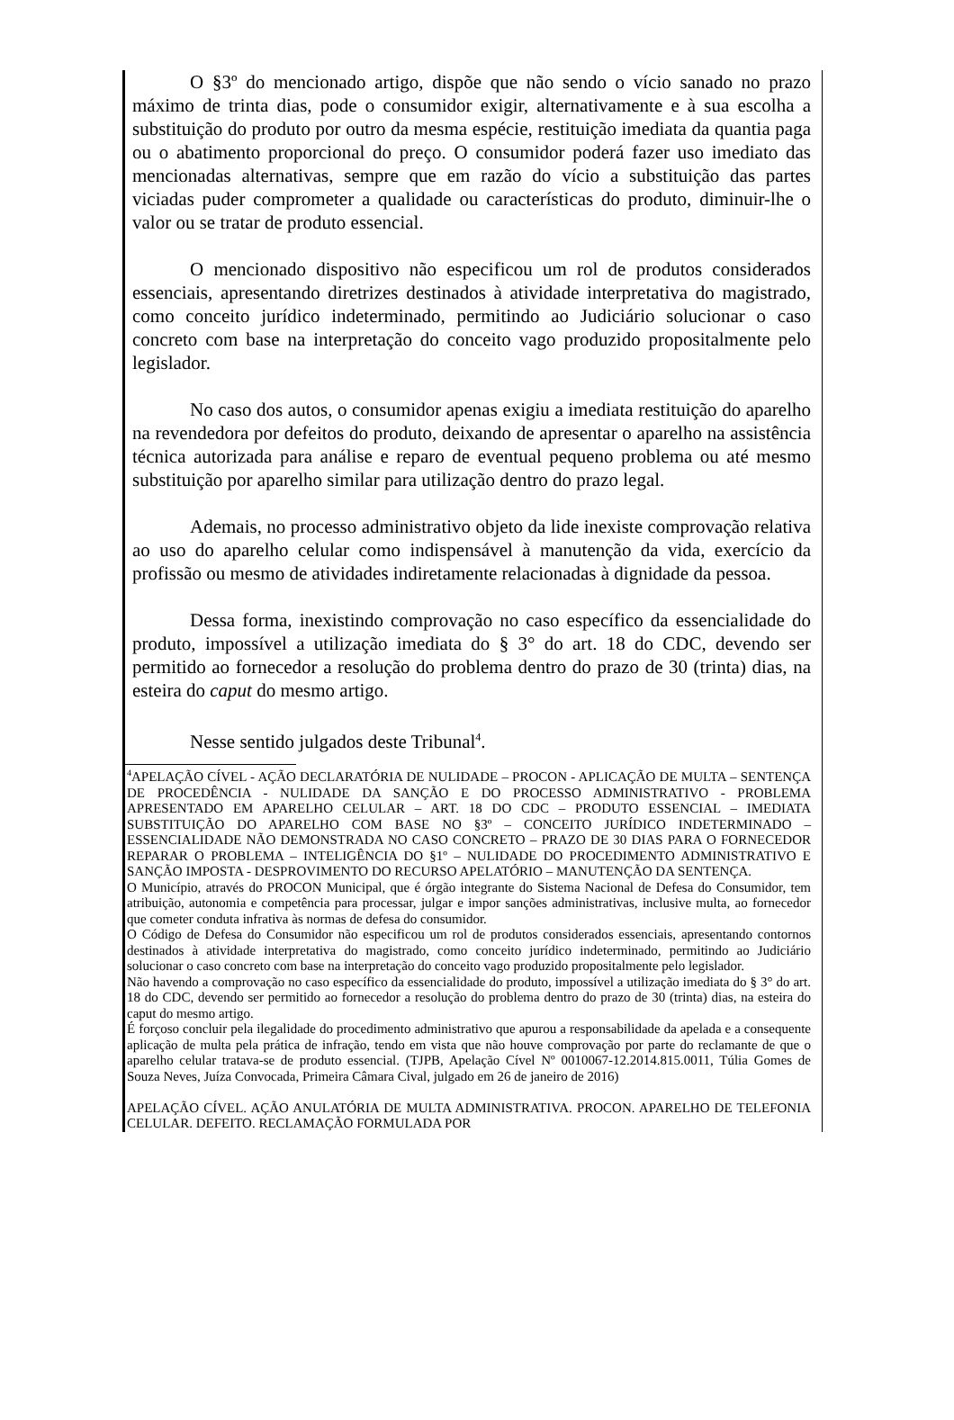O §3º do mencionado artigo, dispõe que não sendo o vício sanado no prazo máximo de trinta dias, pode o consumidor exigir, alternativamente e à sua escolha a substituição do produto por outro da mesma espécie, restituição imediata da quantia paga ou o abatimento proporcional do preço. O consumidor poderá fazer uso imediato das mencionadas alternativas, sempre que em razão do vício a substituição das partes viciadas puder comprometer a qualidade ou características do produto, diminuir-lhe o valor ou se tratar de produto essencial.
O mencionado dispositivo não especificou um rol de produtos considerados essenciais, apresentando diretrizes destinados à atividade interpretativa do magistrado, como conceito jurídico indeterminado, permitindo ao Judiciário solucionar o caso concreto com base na interpretação do conceito vago produzido propositalmente pelo legislador.
No caso dos autos, o consumidor apenas exigiu a imediata restituição do aparelho na revendedora por defeitos do produto, deixando de apresentar o aparelho na assistência técnica autorizada para análise e reparo de eventual pequeno problema ou até mesmo substituição por aparelho similar para utilização dentro do prazo legal.
Ademais, no processo administrativo objeto da lide inexiste comprovação relativa ao uso do aparelho celular como indispensável à manutenção da vida, exercício da profissão ou mesmo de atividades indiretamente relacionadas à dignidade da pessoa.
Dessa forma, inexistindo comprovação no caso específico da essencialidade do produto, impossível a utilização imediata do § 3° do art. 18 do CDC, devendo ser permitido ao fornecedor a resolução do problema dentro do prazo de 30 (trinta) dias, na esteira do caput do mesmo artigo.
Nesse sentido julgados deste Tribunal<sup>4</sup>.
<sup>4</sup> APELAÇÃO CÍVEL - AÇÃO DECLARATÓRIA DE NULIDADE – PROCON - APLICAÇÃO DE MULTA – SENTENÇA DE PROCEDÊNCIA - NULIDADE DA SANÇÃO E DO PROCESSO ADMINISTRATIVO - PROBLEMA APRESENTADO EM APARELHO CELULAR – ART. 18 DO CDC – PRODUTO ESSENCIAL – IMEDIATA SUBSTITUIÇÃO DO APARELHO COM BASE NO §3º – CONCEITO JURÍDICO INDETERMINADO – ESSENCIALIDADE NÃO DEMONSTRADA NO CASO CONCRETO – PRAZO DE 30 DIAS PARA O FORNECEDOR REPARAR O PROBLEMA – INTELIGÊNCIA DO §1º – NULIDADE DO PROCEDIMENTO ADMINISTRATIVO E SANÇÃO IMPOSTA - DESPROVIMENTO DO RECURSO APELATÓRIO – MANUTENÇÃO DA SENTENÇA.
O Município, através do PROCON Municipal, que é órgão integrante do Sistema Nacional de Defesa do Consumidor, tem atribuição, autonomia e competência para processar, julgar e impor sanções administrativas, inclusive multa, ao fornecedor que cometer conduta infrativa às normas de defesa do consumidor.
O Código de Defesa do Consumidor não especificou um rol de produtos considerados essenciais, apresentando contornos destinados à atividade interpretativa do magistrado, como conceito jurídico indeterminado, permitindo ao Judiciário solucionar o caso concreto com base na interpretação do conceito vago produzido propositalmente pelo legislador.
Não havendo a comprovação no caso específico da essencialidade do produto, impossível a utilização imediata do § 3° do art. 18 do CDC, devendo ser permitido ao fornecedor a resolução do problema dentro do prazo de 30 (trinta) dias, na esteira do caput do mesmo artigo.
É forçoso concluir pela ilegalidade do procedimento administrativo que apurou a responsabilidade da apelada e a consequente aplicação de multa pela prática de infração, tendo em vista que não houve comprovação por parte do reclamante de que o aparelho celular tratava-se de produto essencial. (TJPB, Apelação Cível Nº 0010067-12.2014.815.0011, Túlia Gomes de Souza Neves, Juíza Convocada, Primeira Câmara Cival, julgado em 26 de janeiro de 2016)
APELAÇÃO CÍVEL. AÇÃO ANULATÓRIA DE MULTA ADMINISTRATIVA. PROCON. APARELHO DE TELEFONIA CELULAR. DEFEITO. RECLAMAÇÃO FORMULADA POR